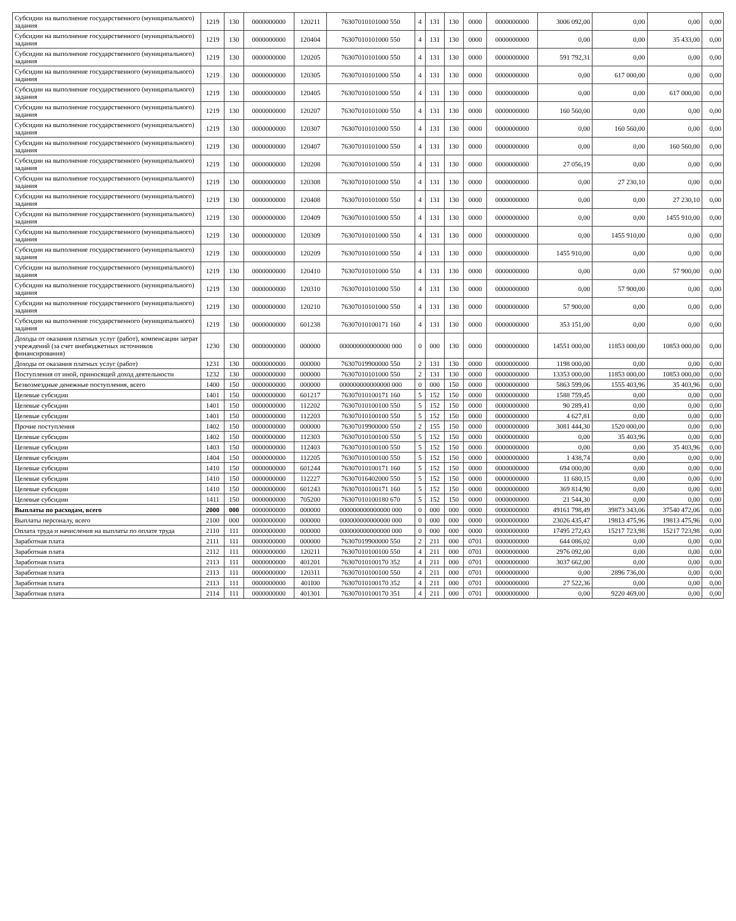| Субсидии на выполнение государственного (муниципального) задания | 1219 | 130 | 0000000000 | 120211 | 76307010101000 550 | 4 | 131 | 130 | 0000 | 0000000000 | 3006 092,00 | 0,00 | 0,00 | 0,00 |
| Субсидии на выполнение государственного (муниципального) задания | 1219 | 130 | 0000000000 | 120404 | 76307010101000 550 | 4 | 131 | 130 | 0000 | 0000000000 | 0,00 | 0,00 | 35 433,00 | 0,00 |
| Субсидии на выполнение государственного (муниципального) задания | 1219 | 130 | 0000000000 | 120205 | 76307010101000 550 | 4 | 131 | 130 | 0000 | 0000000000 | 591 792,31 | 0,00 | 0,00 | 0,00 |
| Субсидии на выполнение государственного (муниципального) задания | 1219 | 130 | 0000000000 | 120305 | 76307010101000 550 | 4 | 131 | 130 | 0000 | 0000000000 | 0,00 | 617 000,00 | 0,00 | 0,00 |
| Субсидии на выполнение государственного (муниципального) задания | 1219 | 130 | 0000000000 | 120405 | 76307010101000 550 | 4 | 131 | 130 | 0000 | 0000000000 | 0,00 | 0,00 | 617 000,00 | 0,00 |
| Субсидии на выполнение государственного (муниципального) задания | 1219 | 130 | 0000000000 | 120207 | 76307010101000 550 | 4 | 131 | 130 | 0000 | 0000000000 | 160 560,00 | 0,00 | 0,00 | 0,00 |
| Субсидии на выполнение государственного (муниципального) задания | 1219 | 130 | 0000000000 | 120307 | 76307010101000 550 | 4 | 131 | 130 | 0000 | 0000000000 | 0,00 | 160 560,00 | 0,00 | 0,00 |
| Субсидии на выполнение государственного (муниципального) задания | 1219 | 130 | 0000000000 | 120407 | 76307010101000 550 | 4 | 131 | 130 | 0000 | 0000000000 | 0,00 | 0,00 | 160 560,00 | 0,00 |
| Субсидии на выполнение государственного (муниципального) задания | 1219 | 130 | 0000000000 | 120208 | 76307010101000 550 | 4 | 131 | 130 | 0000 | 0000000000 | 27 056,19 | 0,00 | 0,00 | 0,00 |
| Субсидии на выполнение государственного (муниципального) задания | 1219 | 130 | 0000000000 | 120308 | 76307010101000 550 | 4 | 131 | 130 | 0000 | 0000000000 | 0,00 | 27 230,10 | 0,00 | 0,00 |
| Субсидии на выполнение государственного (муниципального) задания | 1219 | 130 | 0000000000 | 120408 | 76307010101000 550 | 4 | 131 | 130 | 0000 | 0000000000 | 0,00 | 0,00 | 27 230,10 | 0,00 |
| Субсидии на выполнение государственного (муниципального) задания | 1219 | 130 | 0000000000 | 120409 | 76307010101000 550 | 4 | 131 | 130 | 0000 | 0000000000 | 0,00 | 0,00 | 1455 910,00 | 0,00 |
| Субсидии на выполнение государственного (муниципального) задания | 1219 | 130 | 0000000000 | 120309 | 76307010101000 550 | 4 | 131 | 130 | 0000 | 0000000000 | 0,00 | 1455 910,00 | 0,00 | 0,00 |
| Субсидии на выполнение государственного (муниципального) задания | 1219 | 130 | 0000000000 | 120209 | 76307010101000 550 | 4 | 131 | 130 | 0000 | 0000000000 | 1455 910,00 | 0,00 | 0,00 | 0,00 |
| Субсидии на выполнение государственного (муниципального) задания | 1219 | 130 | 0000000000 | 120410 | 76307010101000 550 | 4 | 131 | 130 | 0000 | 0000000000 | 0,00 | 0,00 | 57 900,00 | 0,00 |
| Субсидии на выполнение государственного (муниципального) задания | 1219 | 130 | 0000000000 | 120310 | 76307010101000 550 | 4 | 131 | 130 | 0000 | 0000000000 | 0,00 | 57 900,00 | 0,00 | 0,00 |
| Субсидии на выполнение государственного (муниципального) задания | 1219 | 130 | 0000000000 | 120210 | 76307010101000 550 | 4 | 131 | 130 | 0000 | 0000000000 | 57 900,00 | 0,00 | 0,00 | 0,00 |
| Субсидии на выполнение государственного (муниципального) задания | 1219 | 130 | 0000000000 | 601238 | 76307010100171 160 | 4 | 131 | 130 | 0000 | 0000000000 | 353 151,00 | 0,00 | 0,00 | 0,00 |
| Доходы от оказания платных услуг (работ), компенсации затрат учреждений (за счет внебюджетных источников финансирования) | 1230 | 130 | 0000000000 | 000000 | 000000000000000 000 | 0 | 000 | 130 | 0000 | 0000000000 | 14551 000,00 | 11853 000,00 | 10853 000,00 | 0,00 |
| Доходы от оказания платных услуг (работ) | 1231 | 130 | 0000000000 | 000000 | 76307019900000 550 | 2 | 131 | 130 | 0000 | 0000000000 | 1198 000,00 | 0,00 | 0,00 | 0,00 |
| Поступления от иной, приносящей доход деятельности | 1232 | 130 | 0000000000 | 000000 | 76307010101000 550 | 2 | 131 | 130 | 0000 | 0000000000 | 13353 000,00 | 11853 000,00 | 10853 000,00 | 0,00 |
| Безвозмездные денежные поступления, всего | 1400 | 150 | 0000000000 | 000000 | 000000000000000 000 | 0 | 000 | 150 | 0000 | 0000000000 | 5863 599,06 | 1555 403,96 | 35 403,96 | 0,00 |
| Целевые субсидии | 1401 | 150 | 0000000000 | 601217 | 76307010100171 160 | 5 | 152 | 150 | 0000 | 0000000000 | 1588 759,45 | 0,00 | 0,00 | 0,00 |
| Целевые субсидии | 1401 | 150 | 0000000000 | 112202 | 76307010100100 550 | 5 | 152 | 150 | 0000 | 0000000000 | 90 289,41 | 0,00 | 0,00 | 0,00 |
| Целевые субсидии | 1401 | 150 | 0000000000 | 112203 | 76307010100100 550 | 5 | 152 | 150 | 0000 | 0000000000 | 4 627,81 | 0,00 | 0,00 | 0,00 |
| Прочие поступления | 1402 | 150 | 0000000000 | 000000 | 76307019900000 550 | 2 | 155 | 150 | 0000 | 0000000000 | 3081 444,30 | 1520 000,00 | 0,00 | 0,00 |
| Целевые субсидии | 1402 | 150 | 0000000000 | 112303 | 76307010100100 550 | 5 | 152 | 150 | 0000 | 0000000000 | 0,00 | 35 403,96 | 0,00 | 0,00 |
| Целевые субсидии | 1403 | 150 | 0000000000 | 112403 | 76307010100100 550 | 5 | 152 | 150 | 0000 | 0000000000 | 0,00 | 0,00 | 35 403,96 | 0,00 |
| Целевые субсидии | 1404 | 150 | 0000000000 | 112205 | 76307010100100 550 | 5 | 152 | 150 | 0000 | 0000000000 | 1 438,74 | 0,00 | 0,00 | 0,00 |
| Целевые субсидии | 1410 | 150 | 0000000000 | 601244 | 76307010100171 160 | 5 | 152 | 150 | 0000 | 0000000000 | 694 000,00 | 0,00 | 0,00 | 0,00 |
| Целевые субсидии | 1410 | 150 | 0000000000 | 112227 | 76307016402000 550 | 5 | 152 | 150 | 0000 | 0000000000 | 11 680,15 | 0,00 | 0,00 | 0,00 |
| Целевые субсидии | 1410 | 150 | 0000000000 | 601243 | 76307010100171 160 | 5 | 152 | 150 | 0000 | 0000000000 | 369 814,90 | 0,00 | 0,00 | 0,00 |
| Целевые субсидии | 1411 | 150 | 0000000000 | 705200 | 76307010100180 670 | 5 | 152 | 150 | 0000 | 0000000000 | 21 544,30 | 0,00 | 0,00 | 0,00 |
| Выплаты по расходам, всего | 2000 | 000 | 0000000000 | 000000 | 000000000000000 000 | 0 | 000 | 000 | 0000 | 0000000000 | 49161 798,49 | 39873 343,06 | 37540 472,06 | 0,00 |
| Выплаты персоналу, всего | 2100 | 000 | 0000000000 | 000000 | 000000000000000 000 | 0 | 000 | 000 | 0000 | 0000000000 | 23026 435,47 | 19813 475,96 | 19813 475,96 | 0,00 |
| Оплата труда и начисления на выплаты по оплате труда | 2110 | 111 | 0000000000 | 000000 | 000000000000000 000 | 0 | 000 | 000 | 0000 | 0000000000 | 17495 272,43 | 15217 723,98 | 15217 723,98 | 0,00 |
| Заработная плата | 2111 | 111 | 0000000000 | 000000 | 76307019900000 550 | 2 | 211 | 000 | 0701 | 0000000000 | 644 086,02 | 0,00 | 0,00 | 0,00 |
| Заработная плата | 2112 | 111 | 0000000000 | 120211 | 76307010100100 550 | 4 | 211 | 000 | 0701 | 0000000000 | 2976 092,00 | 0,00 | 0,00 | 0,00 |
| Заработная плата | 2113 | 111 | 0000000000 | 401201 | 76307010100170 352 | 4 | 211 | 000 | 0701 | 0000000000 | 3037 662,00 | 0,00 | 0,00 | 0,00 |
| Заработная плата | 2113 | 111 | 0000000000 | 120311 | 76307010100100 550 | 4 | 211 | 000 | 0701 | 0000000000 | 0,00 | 2896 736,00 | 0,00 | 0,00 |
| Заработная плата | 2113 | 111 | 0000000000 | 401I00 | 76307010100170 352 | 4 | 211 | 000 | 0701 | 0000000000 | 27 522,36 | 0,00 | 0,00 | 0,00 |
| Заработная плата | 2114 | 111 | 0000000000 | 401301 | 76307010100170 351 | 4 | 211 | 000 | 0701 | 0000000000 | 0,00 | 9220 469,00 | 0,00 | 0,00 |